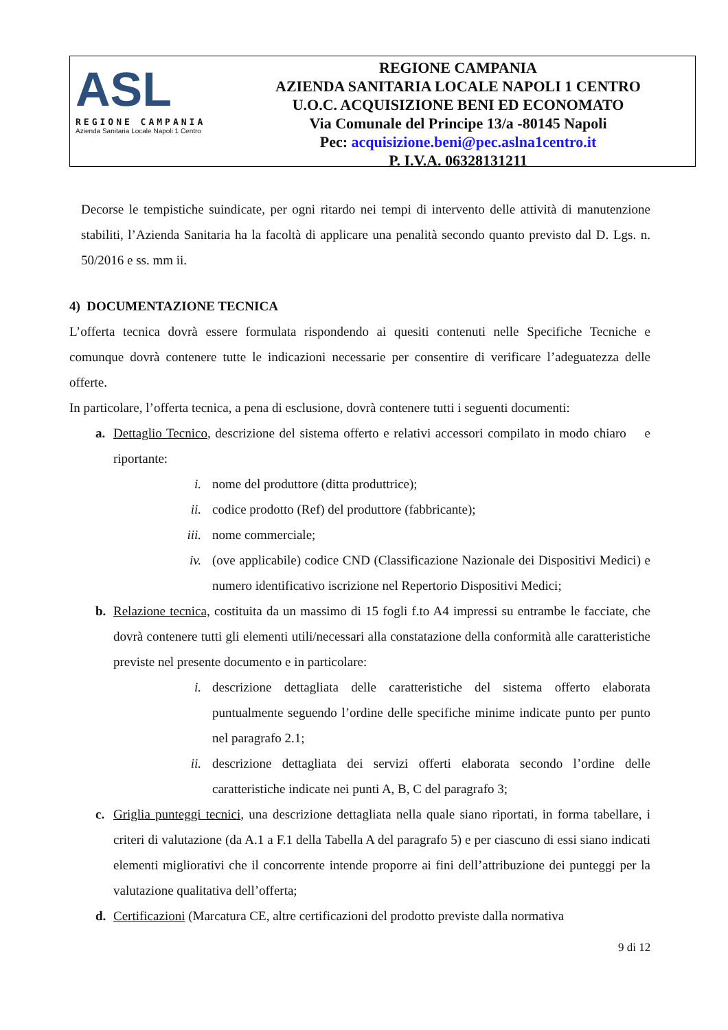ASL
REGIONE CAMPANIA
Azienda Sanitaria Locale Napoli 1 Centro
REGIONE CAMPANIA
AZIENDA SANITARIA LOCALE NAPOLI 1 CENTRO
U.O.C. ACQUISIZIONE BENI ED ECONOMATO
Via Comunale del Principe 13/a -80145 Napoli
Pec: acquisizione.beni@pec.aslna1centro.it
P. I.V.A. 06328131211
Decorse le tempistiche suindicate, per ogni ritardo nei tempi di intervento delle attività di manutenzione stabiliti, l’Azienda Sanitaria ha la facoltà di applicare una penalità secondo quanto previsto dal D. Lgs. n. 50/2016 e ss. mm ii.
4) DOCUMENTAZIONE TECNICA
L’offerta tecnica dovrà essere formulata rispondendo ai quesiti contenuti nelle Specifiche Tecniche e comunque dovrà contenere tutte le indicazioni necessarie per consentire di verificare l’adeguatezza delle offerte.
In particolare, l’offerta tecnica, a pena di esclusione, dovrà contenere tutti i seguenti documenti:
a. Dettaglio Tecnico, descrizione del sistema offerto e relativi accessori compilato in modo chiaro e riportante:
i. nome del produttore (ditta produttrice);
ii. codice prodotto (Ref) del produttore (fabbricante);
iii. nome commerciale;
iv. (ove applicabile) codice CND (Classificazione Nazionale dei Dispositivi Medici) e numero identificativo iscrizione nel Repertorio Dispositivi Medici;
b. Relazione tecnica, costituita da un massimo di 15 fogli f.to A4 impressi su entrambe le facciate, che dovrà contenere tutti gli elementi utili/necessari alla constatazione della conformità alle caratteristiche previste nel presente documento e in particolare:
i. descrizione dettagliata delle caratteristiche del sistema offerto elaborata puntualmente seguendo l’ordine delle specifiche minime indicate punto per punto nel paragrafo 2.1;
ii. descrizione dettagliata dei servizi offerti elaborata secondo l’ordine delle caratteristiche indicate nei punti A, B, C del paragrafo 3;
c. Griglia punteggi tecnici, una descrizione dettagliata nella quale siano riportati, in forma tabellare, i criteri di valutazione (da A.1 a F.1 della Tabella A del paragrafo 5) e per ciascuno di essi siano indicati elementi migliorativi che il concorrente intende proporre ai fini dell’attribuzione dei punteggi per la valutazione qualitativa dell’offerta;
d. Certificazioni (Marcatura CE, altre certificazioni del prodotto previste dalla normativa
9 di 12